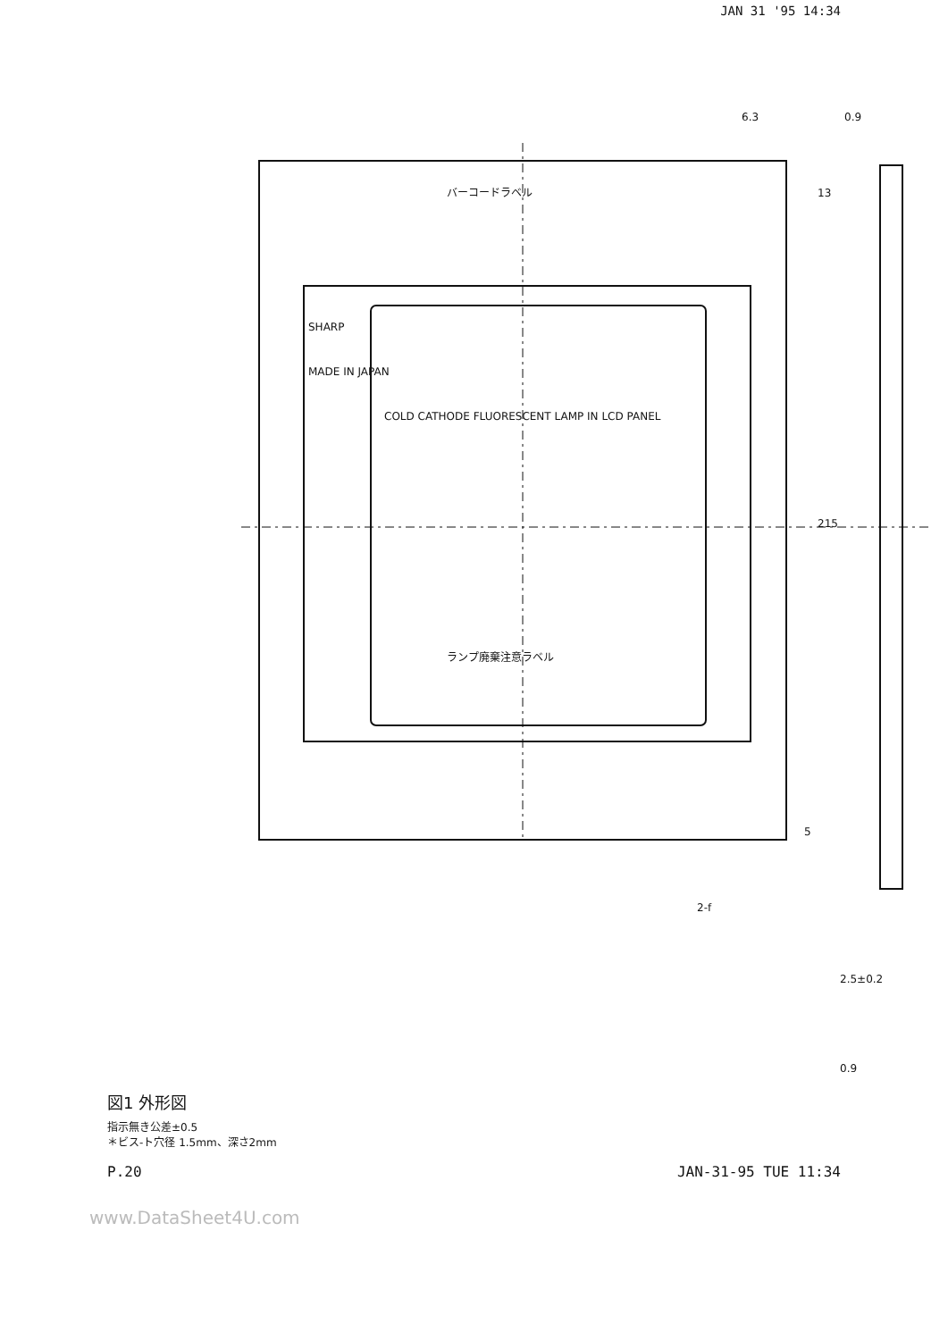JAN 31 '95 14:34
6.3
0.9
13
215
5
2-f
2.5±0.2
0.9
SHARP
バーコードラベル
ランプ廃棄注意ラベル
COLD CATHODE FLUORESCENT LAMP IN LCD PANEL
MADE IN JAPAN
図1 外形図
指示無き公差±0.5
＊ビス-ト穴径 1.5mm、深さ2mm
P.20 JAN-31-95 TUE 11:34
www.DataSheet4U.com